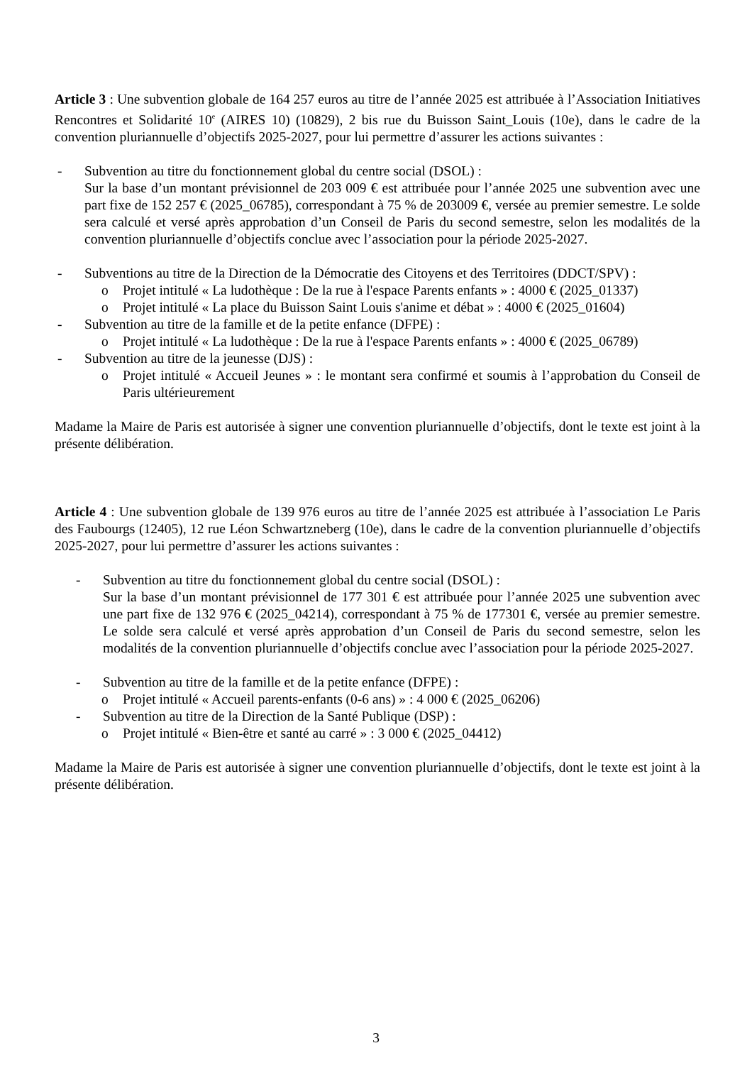Article 3 : Une subvention globale de 164 257 euros au titre de l’année 2025 est attribuée à l’Association Initiatives Rencontres et Solidarité 10<sup>e</sup> (AIRES 10) (10829), 2 bis rue du Buisson Saint_Louis (10e), dans le cadre de la convention pluriannuelle d’objectifs 2025-2027, pour lui permettre d’assurer les actions suivantes :
- Subvention au titre du fonctionnement global du centre social (DSOL) :
Sur la base d’un montant prévisionnel de 203 009 € est attribuée pour l’année 2025 une subvention avec une part fixe de 152 257 € (2025_06785), correspondant à 75 % de 203009 €, versée au premier semestre. Le solde sera calculé et versé après approbation d’un Conseil de Paris du second semestre, selon les modalités de la convention pluriannuelle d’objectifs conclue avec l’association pour la période 2025-2027.
- Subventions au titre de la Direction de la Démocratie des Citoyens et des Territoires (DDCT/SPV) :
o Projet intitulé « La ludothèque : De la rue à l'espace Parents enfants » : 4000 € (2025_01337)
o Projet intitulé « La place du Buisson Saint Louis s'anime et débat » : 4000 € (2025_01604)
- Subvention au titre de la famille et de la petite enfance (DFPE) :
o Projet intitulé « La ludothèque : De la rue à l'espace Parents enfants » : 4000 € (2025_06789)
- Subvention au titre de la jeunesse (DJS) :
o Projet intitulé « Accueil Jeunes » : le montant sera confirmé et soumis à l’approbation du Conseil de Paris ultérieurement
Madame la Maire de Paris est autorisée à signer une convention pluriannuelle d’objectifs, dont le texte est joint à la présente délibération.
Article 4 : Une subvention globale de 139 976 euros au titre de l’année 2025 est attribuée à l’association Le Paris des Faubourgs (12405), 12 rue Léon Schwartzneberg (10e), dans le cadre de la convention pluriannuelle d’objectifs 2025-2027, pour lui permettre d’assurer les actions suivantes :
- Subvention au titre du fonctionnement global du centre social (DSOL) :
Sur la base d’un montant prévisionnel de 177 301 € est attribuée pour l’année 2025 une subvention avec une part fixe de 132 976 € (2025_04214), correspondant à 75 % de 177301 €, versée au premier semestre. Le solde sera calculé et versé après approbation d’un Conseil de Paris du second semestre, selon les modalités de la convention pluriannuelle d’objectifs conclue avec l’association pour la période 2025-2027.
- Subvention au titre de la famille et de la petite enfance (DFPE) :
o Projet intitulé « Accueil parents-enfants (0-6 ans) » : 4 000 € (2025_06206)
- Subvention au titre de la Direction de la Santé Publique (DSP) :
o Projet intitulé « Bien-être et santé au carré » : 3 000 € (2025_04412)
Madame la Maire de Paris est autorisée à signer une convention pluriannuelle d’objectifs, dont le texte est joint à la présente délibération.
3